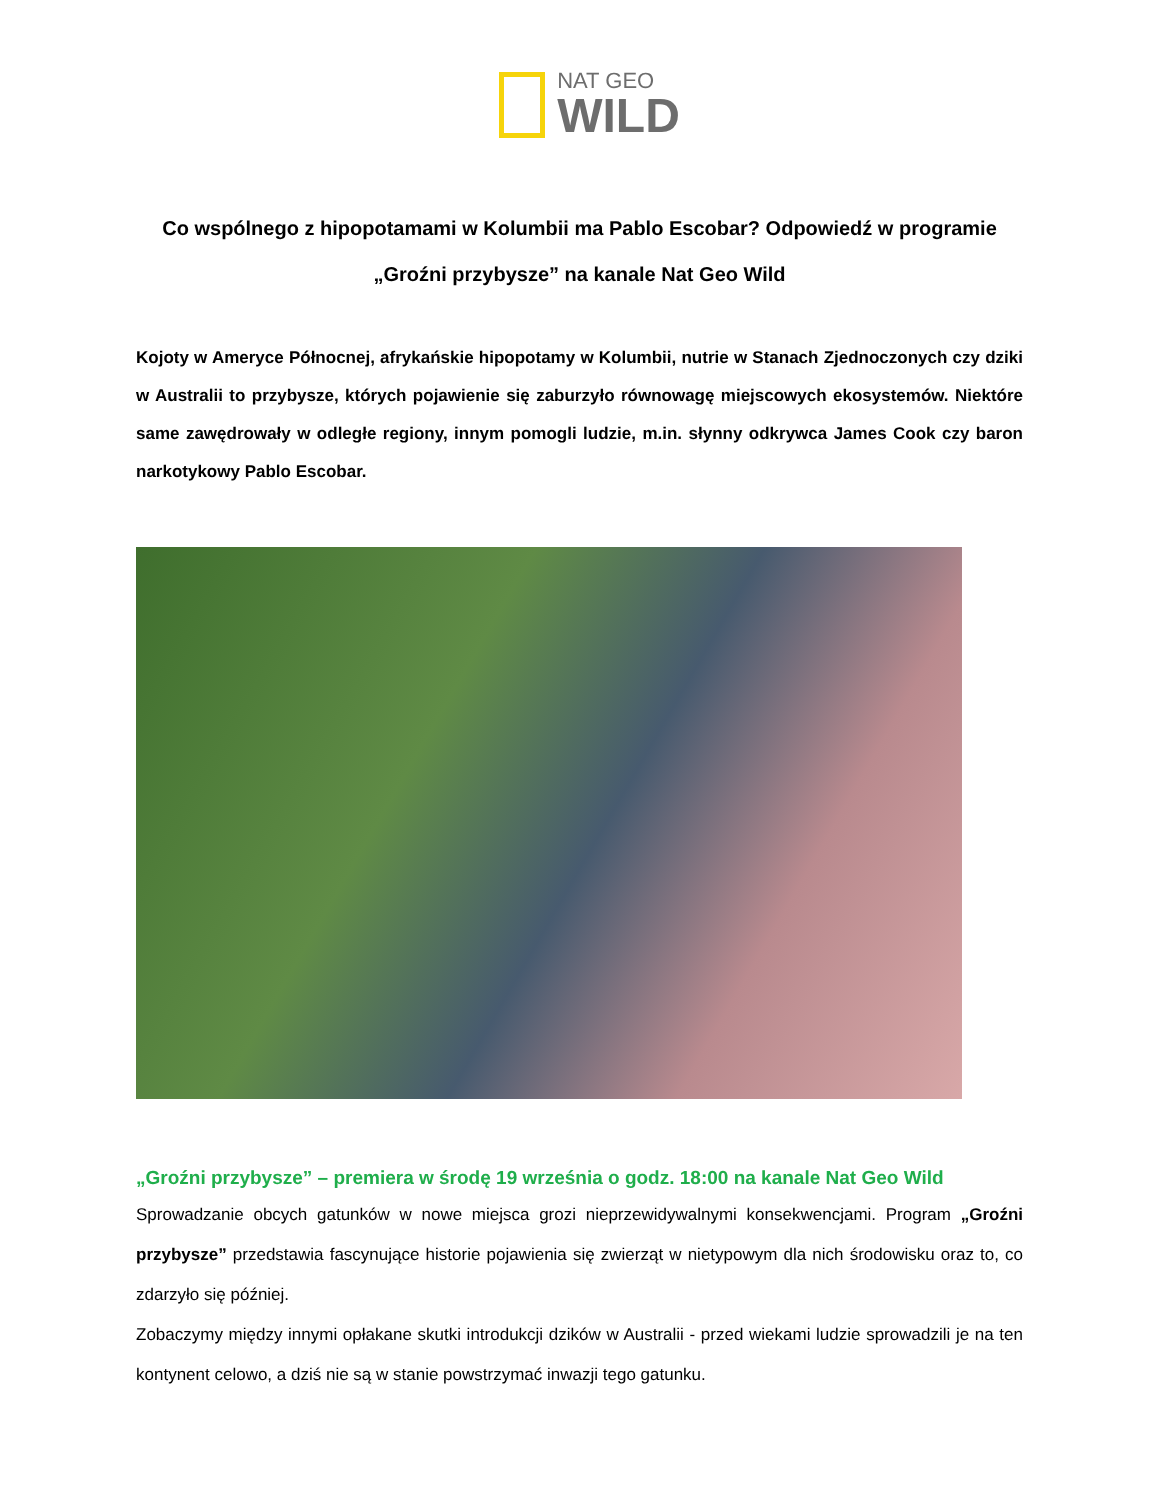NAT GEO
WILD
Co wspólnego z hipopotamami w Kolumbii ma Pablo Escobar? Odpowiedź w programie „Groźni przybysze” na kanale Nat Geo Wild
Kojoty w Ameryce Północnej, afrykańskie hipopotamy w Kolumbii, nutrie w Stanach Zjednoczonych czy dziki w Australii to przybysze, których pojawienie się zaburzyło równowagę miejscowych ekosystemów. Niektóre same zawędrowały w odległe regiony, innym pomogli ludzie, m.in. słynny odkrywca James Cook czy baron narkotykowy Pablo Escobar.
„Groźni przybysze” – premiera w środę 19 września o godz. 18:00 na kanale Nat Geo Wild
Sprowadzanie obcych gatunków w nowe miejsca grozi nieprzewidywalnymi konsekwencjami. Program „Groźni przybysze” przedstawia fascynujące historie pojawienia się zwierząt w nietypowym dla nich środowisku oraz to, co zdarzyło się później.
Zobaczymy między innymi opłakane skutki introdukcji dzików w Australii - przed wiekami ludzie sprowadzili je na ten kontynent celowo, a dziś nie są w stanie powstrzymać inwazji tego gatunku.